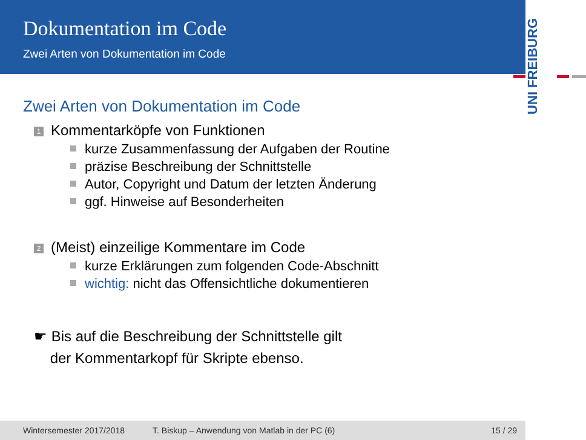Dokumentation im Code
Zwei Arten von Dokumentation im Code
UNI FREIBURG
Zwei Arten von Dokumentation im Code
1 Kommentarköpfe von Funktionen
kurze Zusammenfassung der Aufgaben der Routine
präzise Beschreibung der Schnittstelle
Autor, Copyright und Datum der letzten Änderung
ggf. Hinweise auf Besonderheiten
2 (Meist) einzeilige Kommentare im Code
kurze Erklärungen zum folgenden Code-Abschnitt
wichtig: nicht das Offensichtliche dokumentieren
☛ Bis auf die Beschreibung der Schnittstelle gilt
der Kommentarkopf für Skripte ebenso.
Wintersemester 2017/2018 T. Biskup – Anwendung von Matlab in der PC (6) 15 / 29